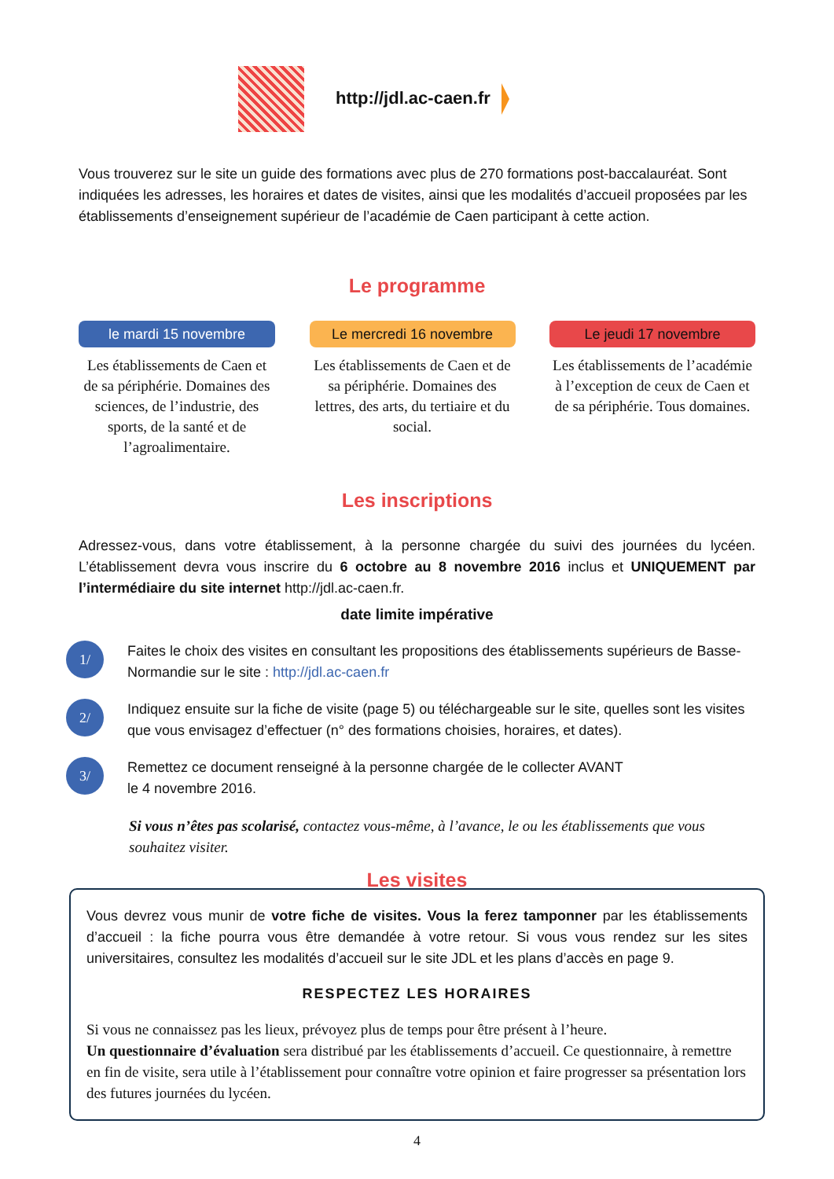http://jdl.ac-caen.fr
Vous trouverez sur le site un guide des formations avec plus de 270 formations post-baccalauréat. Sont indiquées les adresses, les horaires et dates de visites, ainsi que les modalités d’accueil proposées par les établissements d’enseignement supérieur de l’académie de Caen participant à cette action.
Le programme
le mardi 15 novembre
Les établissements de Caen et de sa périphérie. Domaines des sciences, de l’industrie, des sports, de la santé et de l’agroalimentaire.
Le mercredi 16 novembre
Les établissements de Caen et de sa périphérie. Domaines des lettres, des arts, du tertiaire et du social.
Le jeudi 17 novembre
Les établissements de l’académie à l’exception de ceux de Caen et de sa périphérie. Tous domaines.
Les inscriptions
Adressez-vous, dans votre établissement, à la personne chargée du suivi des journées du lycéen. L’établissement devra vous inscrire du 6 octobre au 8 novembre 2016 inclus et UNIQUEMENT par l’intermédiaire du site internet http://jdl.ac-caen.fr.
date limite impérative
1/
Faites le choix des visites en consultant les propositions des établissements supérieurs de Basse-Normandie sur le site : http://jdl.ac-caen.fr
2/
Indiquez ensuite sur la fiche de visite (page 5) ou téléchargeable sur le site, quelles sont les visites que vous envisagez d’effectuer (n° des formations choisies, horaires, et dates).
3/
Remettez ce document renseigné à la personne chargée de le collecter AVANT
le 4 novembre 2016.
Si vous n’êtes pas scolarisé, contactez vous-même, à l’avance, le ou les établissements que vous souhaitez visiter.
Les visites
Vous devrez vous munir de votre fiche de visites. Vous la ferez tamponner par les établissements d’accueil : la fiche pourra vous être demandée à votre retour. Si vous vous rendez sur les sites universitaires, consultez les modalités d’accueil sur le site JDL et les plans d’accès en page 9.
RESPECTEZ LES HORAIRES
Si vous ne connaissez pas les lieux, prévoyez plus de temps pour être présent à l’heure.
Un questionnaire d’évaluation sera distribué par les établissements d’accueil. Ce questionnaire, à remettre en fin de visite, sera utile à l’établissement pour connaître votre opinion et faire progresser sa présentation lors des futures journées du lycéen.
4